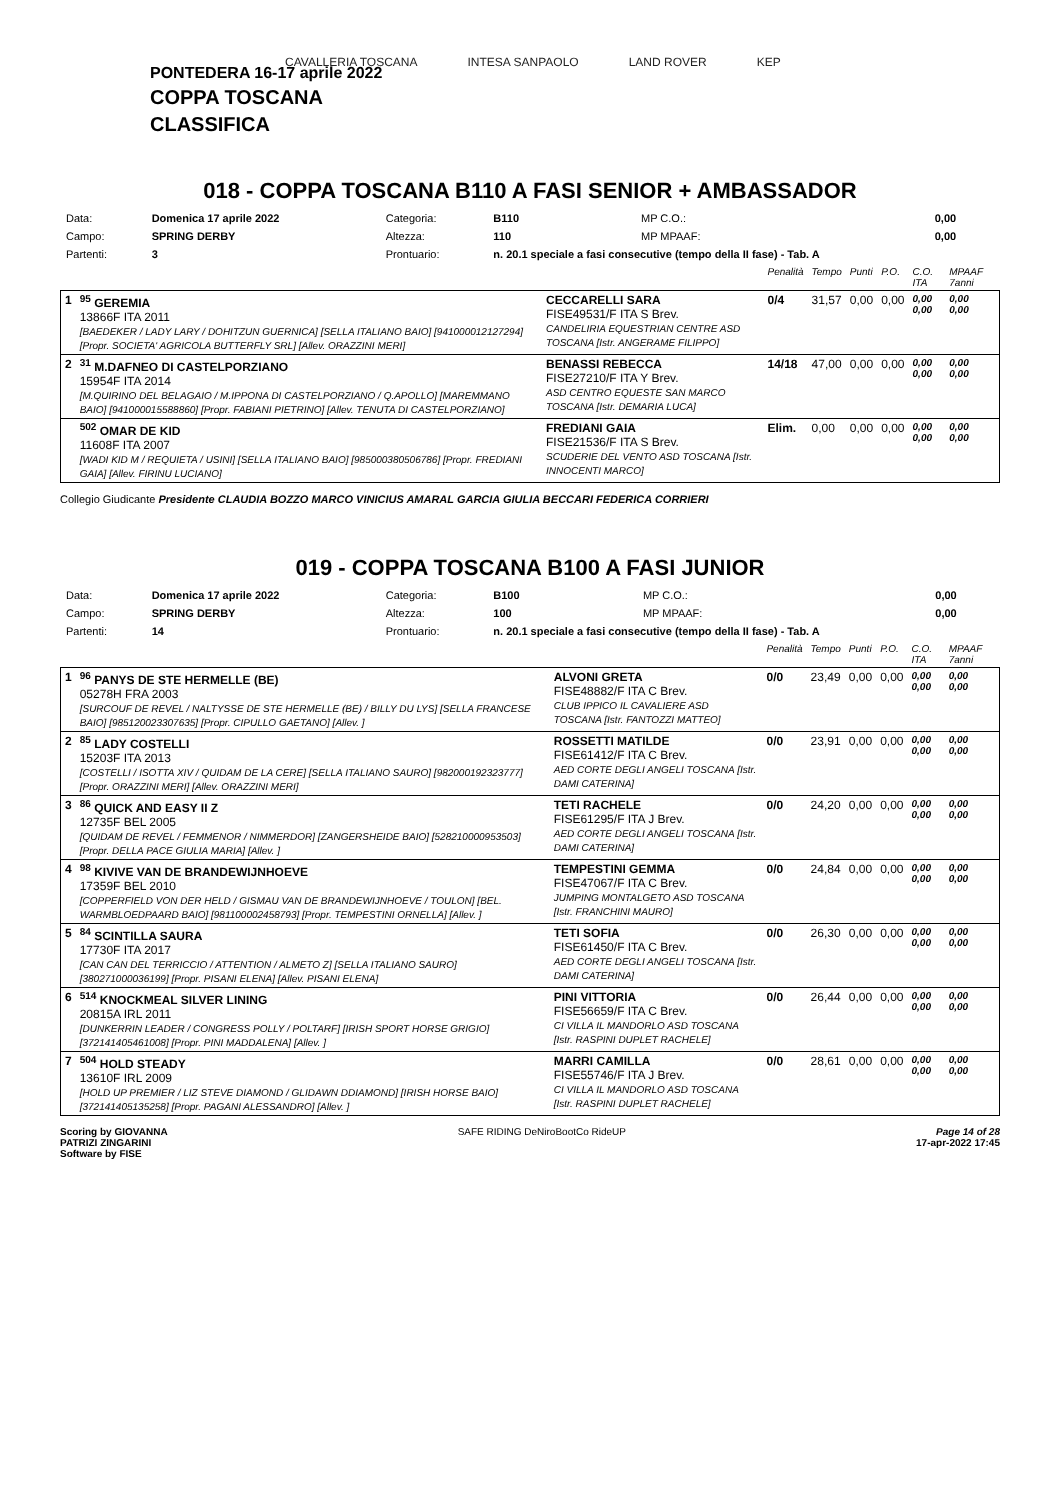CAVALLERIA TOSCANA INTESA SANPAOLO LAND ROVER KEP
PONTEDERA 16-17 aprile 2022
COPPA TOSCANA
CLASSIFICA
018 - COPPA TOSCANA B110 A FASI SENIOR + AMBASSADOR
| Data: | Domenica 17 aprile 2022 | Categoria: | B110 | MP C.O.: | 0,00 |
| Campo: | SPRING DERBY | Altezza: | 110 | MP MPAAF: | 0,00 |
| Partenti: | 3 | Prontuario: | n. 20.1 speciale a fasi consecutive (tempo della II fase) - Tab. A | | |
| | | | Penalità | Tempo | Punti | P.O. | C.O. ITA | MPAAF 7anni |
| 1 | <sup>95</sup> GEREMIA 13866F ITA 2011 [BAEDEKER / LADY LARY / DOHITZUN GUERNICA] [SELLA ITALIANO BAIO] [941000012127294] [Propr. SOCIETA' AGRICOLA BUTTERFLY SRL] [Allev. ORAZZINI MERI] | CECCARELLI SARA FISE49531/F ITA S Brev. CANDELIRIA EQUESTRIAN CENTRE ASD TOSCANA [Istr. ANGERAME FILIPPO] | 0/4 | 31,57 | 0,00 | 0,00 | 0,00 0,00 | 0,00 0,00 |
| 2 | <sup>31</sup> M.DAFNEO DI CASTELPORZIANO 15954F ITA 2014 [M.QUIRINO DEL BELAGAIO / M.IPPONA DI CASTELPORZIANO / Q.APOLLO] [MAREMMANO BAIO] [941000015588860] [Propr. FABIANI PIETRINO] [Allev. TENUTA DI CASTELPORZIANO] | BENASSI REBECCA FISE27210/F ITA Y Brev. ASD CENTRO EQUESTE SAN MARCO TOSCANA [Istr. DEMARIA LUCA] | 14/18 | 47,00 | 0,00 | 0,00 | 0,00 0,00 | 0,00 0,00 |
| | <sup>502</sup> OMAR DE KID 11608F ITA 2007 [WADI KID M / REQUIETA / USINI] [SELLA ITALIANO BAIO] [985000380506786] [Propr. FREDIANI GAIA] [Allev. FIRINU LUCIANO] | FREDIANI GAIA FISE21536/F ITA S Brev. SCUDERIE DEL VENTO ASD TOSCANA [Istr. INNOCENTI MARCO] | Elim. | 0,00 | 0,00 | 0,00 | 0,00 0,00 | 0,00 0,00 |
Collegio Giudicante Presidente CLAUDIA BOZZO MARCO VINICIUS AMARAL GARCIA GIULIA BECCARI FEDERICA CORRIERI
019 - COPPA TOSCANA B100 A FASI JUNIOR
| Data: | Domenica 17 aprile 2022 | Categoria: | B100 | MP C.O.: | 0,00 |
| Campo: | SPRING DERBY | Altezza: | 100 | MP MPAAF: | 0,00 |
| Partenti: | 14 | Prontuario: | n. 20.1 speciale a fasi consecutive (tempo della II fase) - Tab. A | | |
| | | | Penalità | Tempo | Punti | P.O. | C.O. ITA | MPAAF 7anni |
| 1 | <sup>96</sup> PANYS DE STE HERMELLE (BE) 05278H FRA 2003 [SURCOUF DE REVEL / NALTYSSE DE STE HERMELLE (BE) / BILLY DU LYS] [SELLA FRANCESE BAIO] [985120023307635] [Propr. CIPULLO GAETANO] [Allev. ] | ALVONI GRETA FISE48882/F ITA C Brev. CLUB IPPICO IL CAVALIERE ASD TOSCANA [Istr. FANTOZZI MATTEO] | 0/0 | 23,49 | 0,00 | 0,00 | 0,00 0,00 | 0,00 0,00 |
| 2 | <sup>85</sup> LADY COSTELLI 15203F ITA 2013 [COSTELLI / ISOTTA XIV / QUIDAM DE LA CERE] [SELLA ITALIANO SAURO] [982000192323777] [Propr. ORAZZINI MERI] [Allev. ORAZZINI MERI] | ROSSETTI MATILDE FISE61412/F ITA C Brev. AED CORTE DEGLI ANGELI TOSCANA [Istr. DAMI CATERINA] | 0/0 | 23,91 | 0,00 | 0,00 | 0,00 0,00 | 0,00 0,00 |
| 3 | <sup>86</sup> QUICK AND EASY II Z 12735F BEL 2005 [QUIDAM DE REVEL / FEMMENOR / NIMMERDOR] [ZANGERSHEIDE BAIO] [528210000953503] [Propr. DELLA PACE GIULIA MARIA] [Allev. ] | TETI RACHELE FISE61295/F ITA J Brev. AED CORTE DEGLI ANGELI TOSCANA [Istr. DAMI CATERINA] | 0/0 | 24,20 | 0,00 | 0,00 | 0,00 0,00 | 0,00 0,00 |
| 4 | <sup>98</sup> KIVIVE VAN DE BRANDEWIJNHOEVE 17359F BEL 2010 [COPPERFIELD VON DER HELD / GISMAU VAN DE BRANDEWIJNHOEVE / TOULON] [BEL. WARMBLOEDPAARD BAIO] [981100002458793] [Propr. TEMPESTINI ORNELLA] [Allev. ] | TEMPESTINI GEMMA FISE47067/F ITA C Brev. JUMPING MONTALGETO ASD TOSCANA [Istr. FRANCHINI MAURO] | 0/0 | 24,84 | 0,00 | 0,00 | 0,00 0,00 | 0,00 0,00 |
| 5 | <sup>84</sup> SCINTILLA SAURA 17730F ITA 2017 [CAN CAN DEL TERRICCIO / ATTENTION / ALMETO Z] [SELLA ITALIANO SAURO] [380271000036199] [Propr. PISANI ELENA] [Allev. PISANI ELENA] | TETI SOFIA FISE61450/F ITA C Brev. AED CORTE DEGLI ANGELI TOSCANA [Istr. DAMI CATERINA] | 0/0 | 26,30 | 0,00 | 0,00 | 0,00 0,00 | 0,00 0,00 |
| 6 | <sup>514</sup> KNOCKMEAL SILVER LINING 20815A IRL 2011 [DUNKERRIN LEADER / CONGRESS POLLY / POLTARF] [IRISH SPORT HORSE GRIGIO] [372141405461008] [Propr. PINI MADDALENA] [Allev. ] | PINI VITTORIA FISE56659/F ITA C Brev. CI VILLA IL MANDORLO ASD TOSCANA [Istr. RASPINI DUPLET RACHELE] | 0/0 | 26,44 | 0,00 | 0,00 | 0,00 0,00 | 0,00 0,00 |
| 7 | <sup>504</sup> HOLD STEADY 13610F IRL 2009 [HOLD UP PREMIER / LIZ STEVE DIAMOND / GLIDAWN DDIAMOND] [IRISH HORSE BAIO] [372141405135258] [Propr. PAGANI ALESSANDRO] [Allev. ] | MARRI CAMILLA FISE55746/F ITA J Brev. CI VILLA IL MANDORLO ASD TOSCANA [Istr. RASPINI DUPLET RACHELE] | 0/0 | 28,61 | 0,00 | 0,00 | 0,00 0,00 | 0,00 0,00 |
Scoring by GIOVANNA
PATRIZI ZINGARINI
Software by FISE
SAFE RIDING DeNiroBootCo RideUP
Page 14 of 28
17-apr-2022 17:45